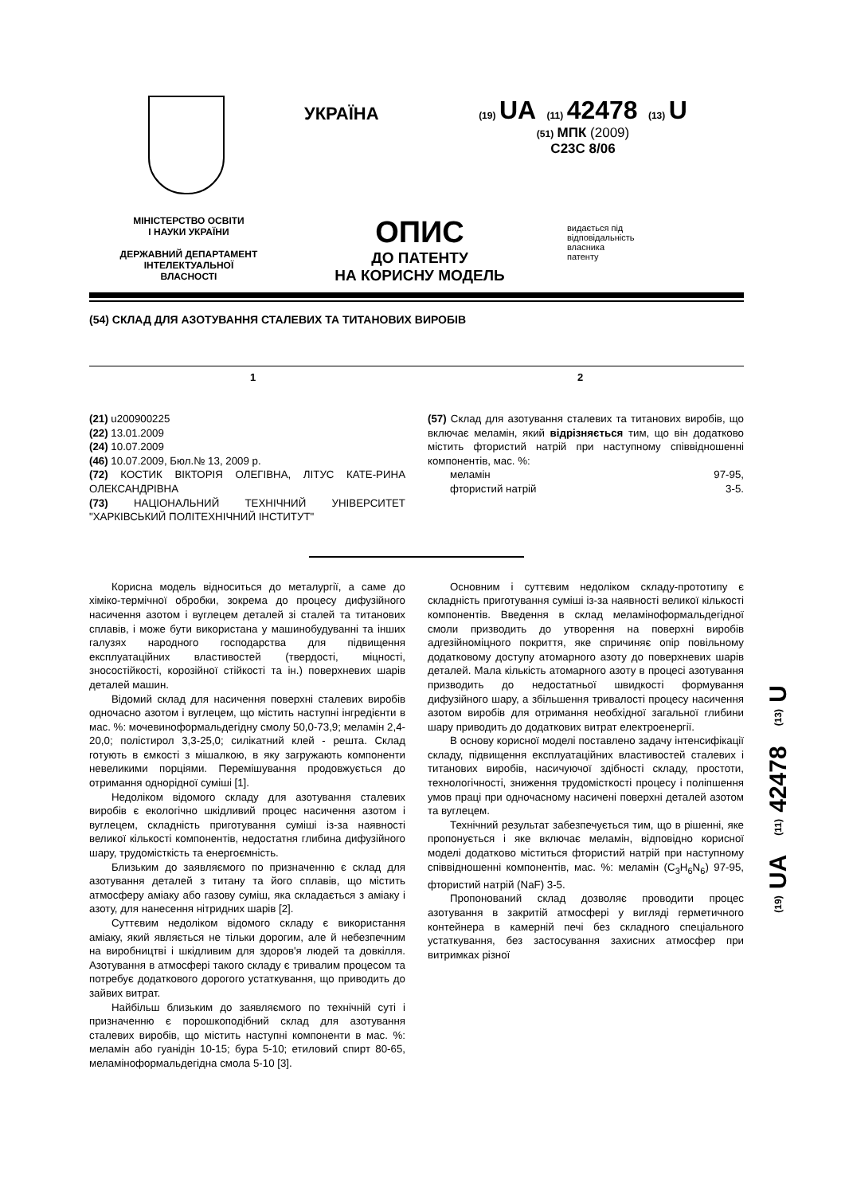УКРАЇНА
(19) UA (11) 42478 (13) U
(51) МПК (2009)
C23C 8/06
МІНІСТЕРСТВО ОСВІТИ
І НАУКИ УКРАЇНИ
ДЕРЖАВНИЙ ДЕПАРТАМЕНТ
ІНТЕЛЕКТУАЛЬНОЇ
ВЛАСНОСТІ
ОПИС
ДО ПАТЕНТУ
НА КОРИСНУ МОДЕЛЬ
видається під
відповідальність
власника
патенту
(54) СКЛАД ДЛЯ АЗОТУВАННЯ СТАЛЕВИХ ТА ТИТАНОВИХ ВИРОБІВ
1 2
(21) u200900225
(22) 13.01.2009
(24) 10.07.2009
(46) 10.07.2009, Бюл.№ 13, 2009 р.
(72) КОСТИК ВІКТОРІЯ ОЛЕГІВНА, ЛІТУС КАТЕ-РИНА ОЛЕКСАНДРІВНА
(73) НАЦІОНАЛЬНИЙ ТЕХНІЧНИЙ УНІВЕРСИТЕТ "ХАРКІВСЬКИЙ ПОЛІТЕХНІЧНИЙ ІНСТИТУТ"
(57) Склад для азотування сталевих та титанових виробів, що включає меламін, який відрізняється тим, що він додатково містить фтористий натрій при наступному співвідношенні компонентів, мас. %:
меламін 97-95,
фтористий натрій 3-5.
Корисна модель відноситься до металургії, а саме до хіміко-термічної обробки, зокрема до процесу дифузійного насичення азотом і вуглецем деталей зі сталей та титанових сплавів, і може бути використана у машинобудуванні та інших галузях народного господарства для підвищення експлуатаційних властивостей (твердості, міцності, зносостійкості, корозійної стійкості та ін.) поверхневих шарів деталей машин.
Відомий склад для насичення поверхні сталевих виробів одночасно азотом і вуглецем, що містить наступні інгредієнти в мас. %: мочевиноформальдегідну смолу 50,0-73,9; меламін 2,4-20,0; полістирол 3,3-25,0; силікатний клей - решта. Склад готують в ємкості з мішалкою, в яку загружають компоненти невеликими порціями. Перемішування продовжується до отримання однорідної суміші [1].
Недоліком відомого складу для азотування сталевих виробів є екологічно шкідливий процес насичення азотом і вуглецем, складність приготування суміші із-за наявності великої кількості компонентів, недостатня глибина дифузійного шару, трудомісткість та енергоємність.
Близьким до заявляємого по призначенню є склад для азотування деталей з титану та його сплавів, що містить атмосферу аміаку або газову суміш, яка складається з аміаку і азоту, для нанесення нітридних шарів [2].
Суттєвим недоліком відомого складу є використання аміаку, який являється не тільки дорогим, але й небезпечним на виробництві і шкідливим для здоров'я людей та довкілля. Азотування в атмосфері такого складу є тривалим процесом та потребує додаткового дорогого устаткування, що приводить до зайвих витрат.
Найбільш близьким до заявляємого по технічній суті і призначенню є порошкоподібний склад для азотування сталевих виробів, що містить наступні компоненти в мас. %: меламін або гуанідін 10-15; бура 5-10; етиловий спирт 80-65, меламіноформальдегідна смола 5-10 [3].
Основним і суттєвим недоліком складу-прототипу є складність приготування суміші із-за наявності великої кількості компонентів. Введення в склад меламіноформальдегідної смоли призводить до утворення на поверхні виробів адгезійноміцного покриття, яке спричиняє опір повільному додатковому доступу атомарного азоту до поверхневих шарів деталей. Мала кількість атомарного азоту в процесі азотування призводить до недостатньої швидкості формування дифузійного шару, а збільшення тривалості процесу насичення азотом виробів для отримання необхідної загальної глибини шару приводить до додаткових витрат електроенергії.
В основу корисної моделі поставлено задачу інтенсифікації складу, підвищення експлуатаційних властивостей сталевих і титанових виробів, насичуючої здібності складу, простоти, технологічності, зниження трудомісткості процесу і поліпшення умов праці при одночасному насичені поверхні деталей азотом та вуглецем.
Технічний результат забезпечується тим, що в рішенні, яке пропонується і яке включає меламін, відповідно корисної моделі додатково міститься фтористий натрій при наступному співвідношенні компонентів, мас. %: меламін (C<sub>3</sub>H<sub>6</sub>N<sub>6</sub>) 97-95, фтористий натрій (NaF) 3-5.
Пропонований склад дозволяє проводити процес азотування в закритій атмосфері у вигляді герметичного контейнера в камерній печі без складного спеціального устаткування, без застосування захисних атмосфер при витримках різної
(19) UA (11) 42478 (13) U